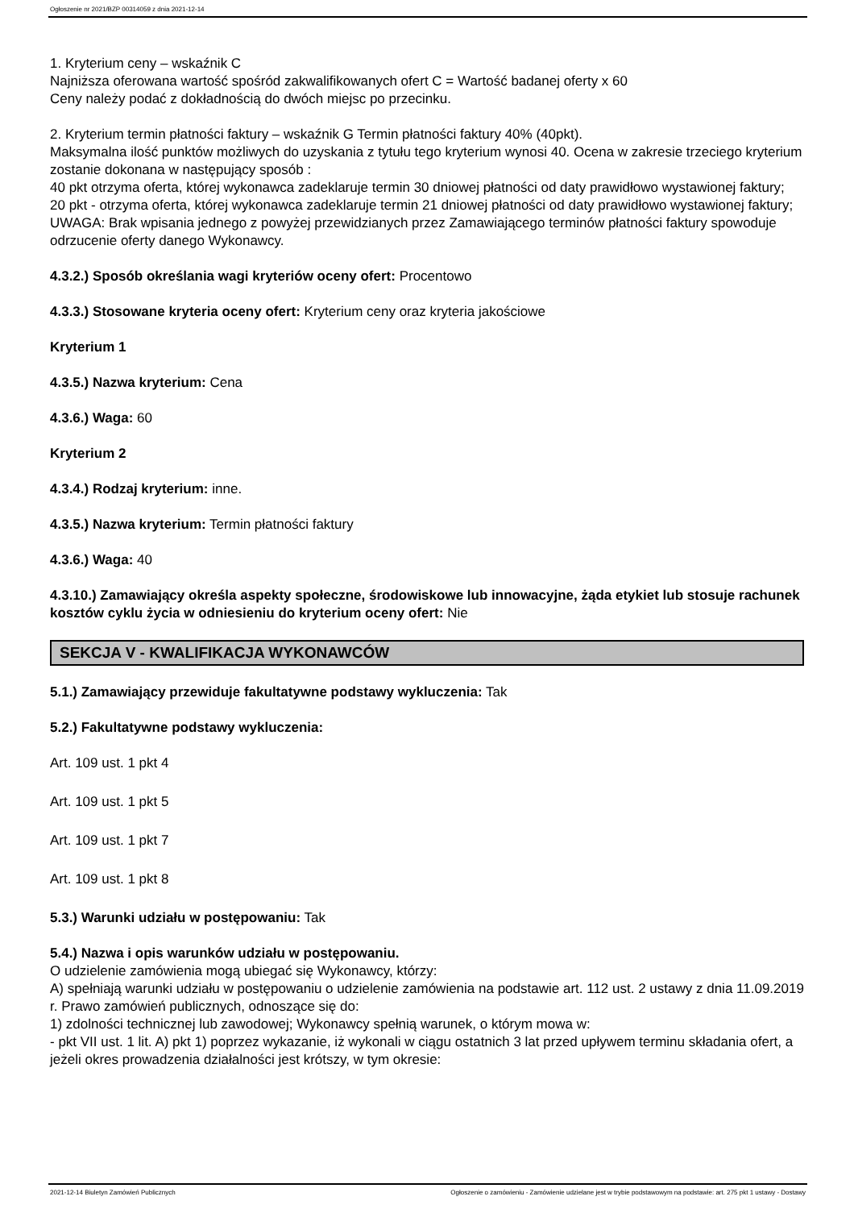Ogłoszenie nr 2021/BZP 00314059 z dnia 2021-12-14
1. Kryterium ceny – wskaźnik C
Najniższa oferowana wartość spośród zakwalifikowanych ofert C = Wartość badanej oferty x 60
Ceny należy podać z dokładnością do dwóch miejsc po przecinku.
2. Kryterium termin płatności faktury – wskaźnik G Termin płatności faktury 40% (40pkt).
Maksymalna ilość punktów możliwych do uzyskania z tytułu tego kryterium wynosi 40. Ocena w zakresie trzeciego kryterium zostanie dokonana w następujący sposób :
40 pkt otrzyma oferta, której wykonawca zadeklaruje termin 30 dniowej płatności od daty prawidłowo wystawionej faktury;
20 pkt - otrzyma oferta, której wykonawca zadeklaruje termin 21 dniowej płatności od daty prawidłowo wystawionej faktury;
UWAGA: Brak wpisania jednego z powyżej przewidzianych przez Zamawiającego terminów płatności faktury spowoduje odrzucenie oferty danego Wykonawcy.
4.3.2.) Sposób określania wagi kryteriów oceny ofert: Procentowo
4.3.3.) Stosowane kryteria oceny ofert: Kryterium ceny oraz kryteria jakościowe
Kryterium 1
4.3.5.) Nazwa kryterium: Cena
4.3.6.) Waga: 60
Kryterium 2
4.3.4.) Rodzaj kryterium: inne.
4.3.5.) Nazwa kryterium: Termin płatności faktury
4.3.6.) Waga: 40
4.3.10.) Zamawiający określa aspekty społeczne, środowiskowe lub innowacyjne, żąda etykiet lub stosuje rachunek kosztów cyklu życia w odniesieniu do kryterium oceny ofert: Nie
SEKCJA V - KWALIFIKACJA WYKONAWCÓW
5.1.) Zamawiający przewiduje fakultatywne podstawy wykluczenia: Tak
5.2.) Fakultatywne podstawy wykluczenia:
Art. 109 ust. 1 pkt 4
Art. 109 ust. 1 pkt 5
Art. 109 ust. 1 pkt 7
Art. 109 ust. 1 pkt 8
5.3.) Warunki udziału w postępowaniu: Tak
5.4.) Nazwa i opis warunków udziału w postępowaniu.
O udzielenie zamówienia mogą ubiegać się Wykonawcy, którzy:
A) spełniają warunki udziału w postępowaniu o udzielenie zamówienia na podstawie art. 112 ust. 2 ustawy z dnia 11.09.2019 r. Prawo zamówień publicznych, odnoszące się do:
1) zdolności technicznej lub zawodowej; Wykonawcy spełnią warunek, o którym mowa w:
- pkt VII ust. 1 lit. A) pkt 1) poprzez wykazanie, iż wykonali w ciągu ostatnich 3 lat przed upływem terminu składania ofert, a jeżeli okres prowadzenia działalności jest krótszy, w tym okresie:
2021-12-14 Biuletyn Zamówień Publicznych Ogłoszenie o zamówieniu - Zamówienie udzielane jest w trybie podstawowym na podstawie: art. 275 pkt 1 ustawy - Dostawy